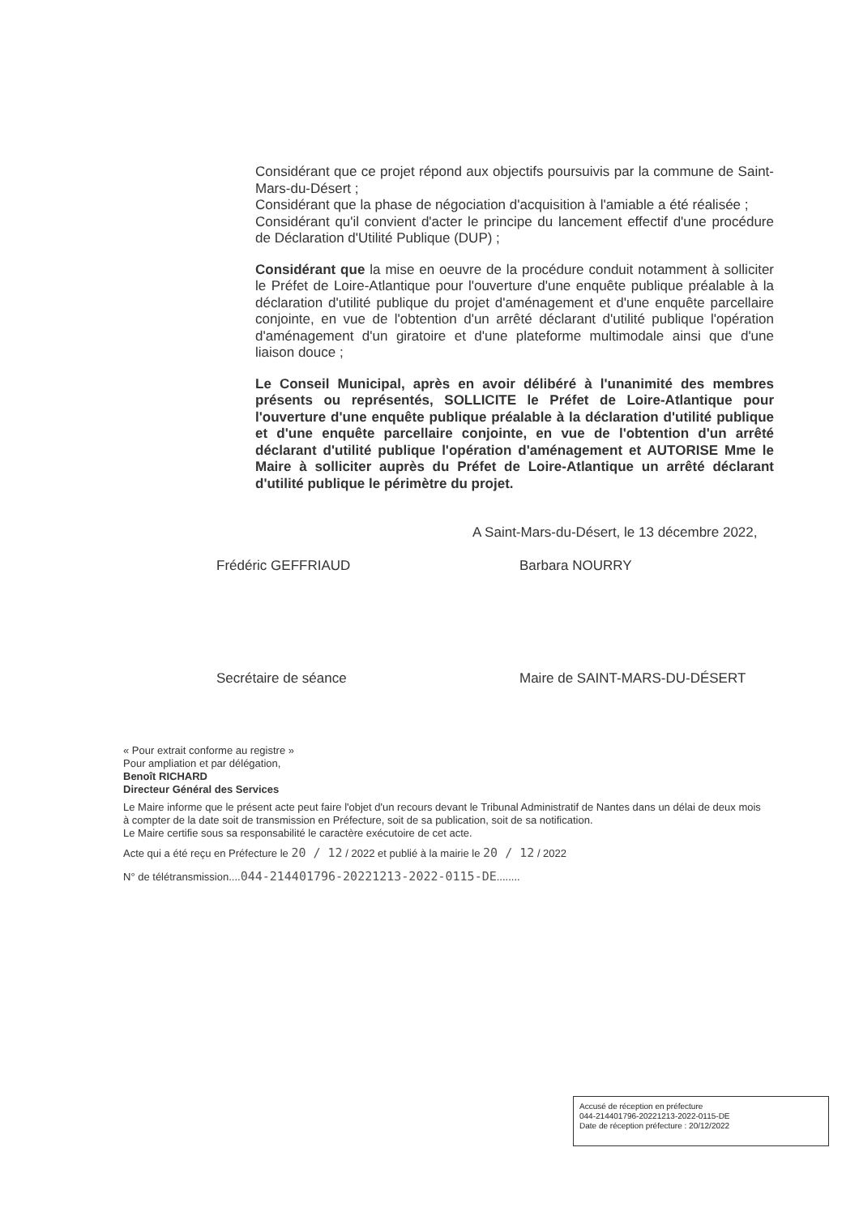Considérant que ce projet répond aux objectifs poursuivis par la commune de Saint-Mars-du-Désert ;
Considérant que la phase de négociation d'acquisition à l'amiable a été réalisée ;
Considérant qu'il convient d'acter le principe du lancement effectif d'une procédure de Déclaration d'Utilité Publique (DUP) ;
Considérant que la mise en oeuvre de la procédure conduit notamment à solliciter le Préfet de Loire-Atlantique pour l'ouverture d'une enquête publique préalable à la déclaration d'utilité publique du projet d'aménagement et d'une enquête parcellaire conjointe, en vue de l'obtention d'un arrêté déclarant d'utilité publique l'opération d'aménagement d'un giratoire et d'une plateforme multimodale ainsi que d'une liaison douce ;
Le Conseil Municipal, après en avoir délibéré à l'unanimité des membres présents ou représentés, SOLLICITE le Préfet de Loire-Atlantique pour l'ouverture d'une enquête publique préalable à la déclaration d'utilité publique et d'une enquête parcellaire conjointe, en vue de l'obtention d'un arrêté déclarant d'utilité publique l'opération d'aménagement et AUTORISE Mme le Maire à solliciter auprès du Préfet de Loire-Atlantique un arrêté déclarant d'utilité publique le périmètre du projet.
A Saint-Mars-du-Désert, le 13 décembre 2022,
Frédéric GEFFRIAUD
Secrétaire de séance
Barbara NOURRY
Maire de SAINT-MARS-DU-DÉSERT
« Pour extrait conforme au registre »
Pour ampliation et par délégation,
Benoît RICHARD
Directeur Général des Services
Le Maire informe que le présent acte peut faire l'objet d'un recours devant le Tribunal Administratif de Nantes dans un délai de deux mois à compter de la date soit de transmission en Préfecture, soit de sa publication, soit de sa notification.
Le Maire certifie sous sa responsabilité le caractère exécutoire de cet acte.
Acte qui a été reçu en Préfecture le 20 / 12 / 2022 et publié à la mairie le 20 / 12 / 2022
N° de télétransmission....044-214401796-20221213-2022-0115-DE........
Accusé de réception en préfecture
044-214401796-20221213-2022-0115-DE
Date de réception préfecture : 20/12/2022